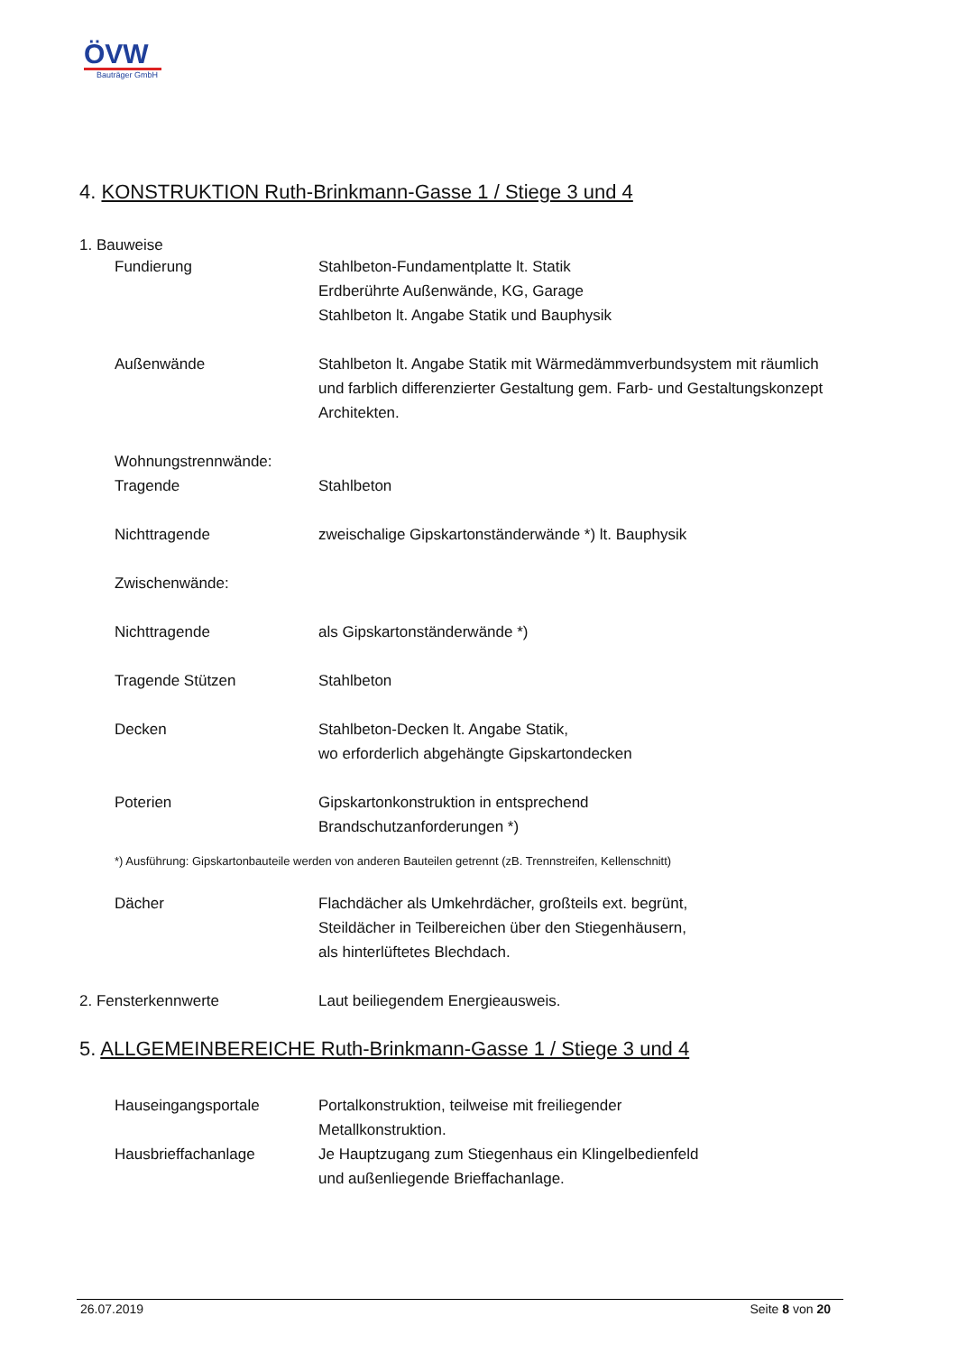ÖVW
Bauträger GmbH
4. KONSTRUKTION Ruth-Brinkmann-Gasse 1 / Stiege 3 und 4
1. Bauweise
Fundierung Stahlbeton-Fundamentplatte lt. Statik
Erdberührte Außenwände, KG, Garage
Stahlbeton lt. Angabe Statik und Bauphysik
Außenwände Stahlbeton lt. Angabe Statik mit Wärmedämmverbundsystem mit räumlich und farblich differenzierter Gestaltung gem. Farb- und Gestaltungskonzept Architekten.
Wohnungstrennwände:
Tragende
Stahlbeton
Nichttragende zweischalige Gipskartonständerwände *) lt. Bauphysik
Zwischenwände:
Nichttragende als Gipskartonständerwände *)
Tragende Stützen Stahlbeton
Decken Stahlbeton-Decken lt. Angabe Statik,
wo erforderlich abgehängte Gipskartondecken
Poterien Gipskartonkonstruktion in entsprechend
Brandschutzanforderungen *)
*) Ausführung: Gipskartonbauteile werden von anderen Bauteilen getrennt (zB. Trennstreifen, Kellenschnitt)
Dächer Flachdächer als Umkehrdächer, großteils ext. begrünt,
Steildächer in Teilbereichen über den Stiegenhäusern,
als hinterlüftetes Blechdach.
2. Fensterkennwerte Laut beiliegendem Energieausweis.
5. ALLGEMEINBEREICHE Ruth-Brinkmann-Gasse 1 / Stiege 3 und 4
Hauseingangsportale Portalkonstruktion, teilweise mit freiliegender
Metallkonstruktion.
Hausbrieffachanlage Je Hauptzugang zum Stiegenhaus ein Klingelbedienfeld
und außenliegende Brieffachanlage.
26.07.2019 Seite 8 von 20